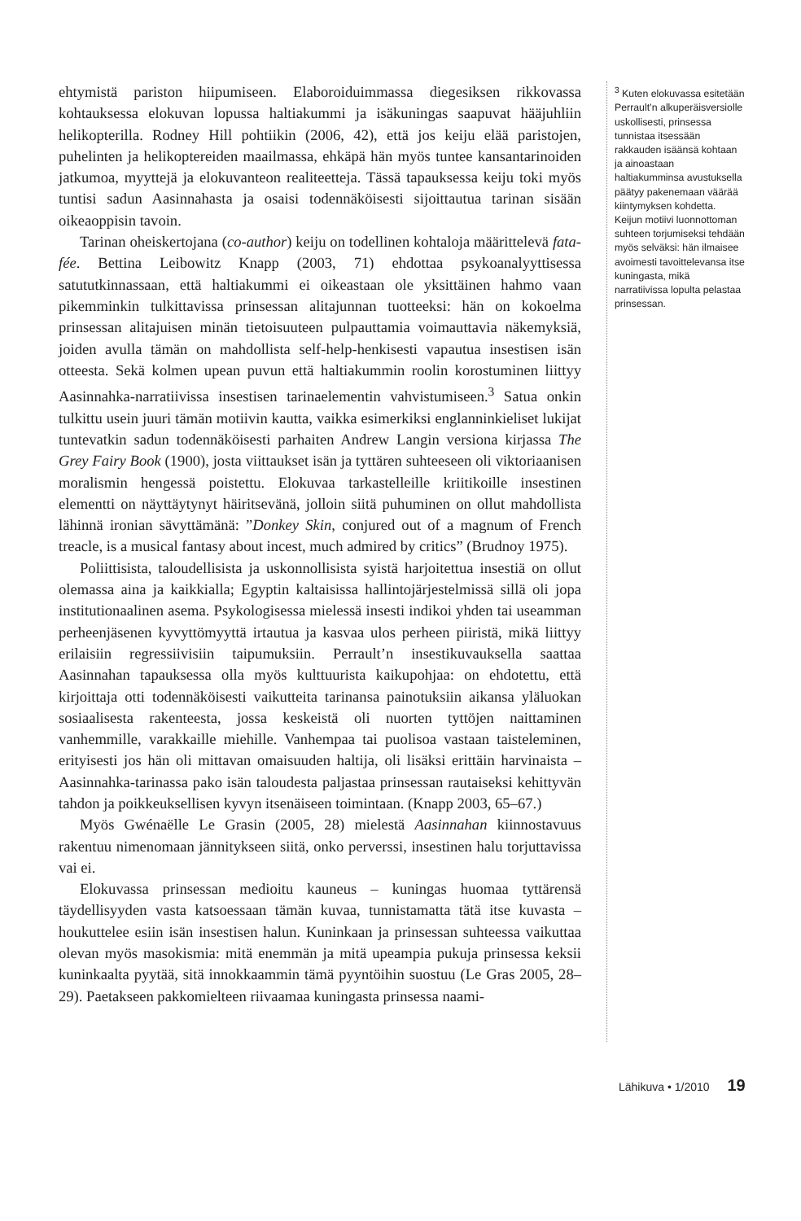ehtymistä pariston hiipumiseen. Elaboroiduimmassa diegesiksen rikkovassa kohtauksessa elokuvan lopussa haltiakummi ja isäkuningas saapuvat hääjuhliin helikopterilla. Rodney Hill pohtiikin (2006, 42), että jos keiju elää paristojen, puhelinten ja helikoptereiden maailmassa, ehkäpä hän myös tuntee kansantarinoiden jatkumoa, myyttejä ja elokuvanteon realiteetteja. Tässä tapauksessa keiju toki myös tuntisi sadun Aasinnahasta ja osaisi todennäköisesti sijoittautua tarinan sisään oikeaoppisin tavoin.
Tarinan oheiskertojana (co-author) keiju on todellinen kohtaloja määrittelevä fata-fée. Bettina Leibowitz Knapp (2003, 71) ehdottaa psykoanalyyttisessa satututkinnassaan, että haltiakummi ei oikeastaan ole yksittäinen hahmo vaan pikemminkin tulkittavissa prinsessan alitajunnan tuotteeksi: hän on kokoelma prinsessan alitajuisen minän tietoisuuteen pulpauttamia voimauttavia näkemyksiä, joiden avulla tämän on mahdollista self-help-henkisesti vapautua insestisen isän otteesta. Sekä kolmen upean puvun että haltiakummin roolin korostuminen liittyy Aasinnahka-narratiivissa insestisen tarinaelementin vahvistumiseen.<sup>3</sup> Satua onkin tulkittu usein juuri tämän motiivin kautta, vaikka esimerkiksi englanninkieliset lukijat tuntevatkin sadun todennäköisesti parhaiten Andrew Langin versiona kirjassa The Grey Fairy Book (1900), josta viittaukset isän ja tyttären suhteeseen oli viktoriaanisen moralismin hengessä poistettu. Elokuvaa tarkastelleille kriitikoille insestinen elementti on näyttäytynyt häiritsevänä, jolloin siitä puhuminen on ollut mahdollista lähinnä ironian sävyttämänä: ”Donkey Skin, conjured out of a magnum of French treacle, is a musical fantasy about incest, much admired by critics” (Brudnoy 1975).
Poliittisista, taloudellisista ja uskonnollisista syistä harjoitettua insestiä on ollut olemassa aina ja kaikkialla; Egyptin kaltaisissa hallintojärjestelmissä sillä oli jopa institutionaalinen asema. Psykologisessa mielessä insesti indikoi yhden tai useamman perheenjäsenen kyvyttömyyttä irtautua ja kasvaa ulos perheen piiristä, mikä liittyy erilaisiin regressiivisiin taipumuksiin. Perrault’n insestikuvauksella saattaa Aasinnahan tapauksessa olla myös kulttuurista kaikupohjaa: on ehdotettu, että kirjoittaja otti todennäköisesti vaikutteita tarinansa painotuksiin aikansa yläluokan sosiaalisesta rakenteesta, jossa keskeistä oli nuorten tyttöjen naittaminen vanhemmille, varakkaille miehille. Vanhempaa tai puolisoa vastaan taisteleminen, erityisesti jos hän oli mittavan omaisuuden haltija, oli lisäksi erittäin harvinaista – Aasinnahka-tarinassa pako isän taloudesta paljastaa prinsessan rautaiseksi kehittyvän tahdon ja poikkeuksellisen kyvyn itsenäiseen toimintaan. (Knapp 2003, 65–67.)
Myös Gwénaëlle Le Grasin (2005, 28) mielestä Aasinnahan kiinnostavuus rakentuu nimenomaan jännitykseen siitä, onko perverssi, insestinen halu torjuttavissa vai ei.
Elokuvassa prinsessan medioitu kauneus – kuningas huomaa tyttärensä täydellisyyden vasta katsoessaan tämän kuvaa, tunnistamatta tätä itse kuvasta – houkuttelee esiin isän insestisen halun. Kuninkaan ja prinsessan suhteessa vaikuttaa olevan myös masokismia: mitä enemmän ja mitä upeampia pukuja prinsessa keksii kuninkaalta pyytää, sitä innokkaammin tämä pyyntöihin suostuu (Le Gras 2005, 28–29). Paetakseen pakkomielteen riivaamaa kuningasta prinsessa naami-
<sup>3</sup> Kuten elokuvassa esitetään Perrault’n alkuperäisversiolle uskollisesti, prinsessa tunnistaa itsessään rakkauden isäänsä kohtaan ja ainoastaan haltiakumminsa avustuksella päätyy pakenemaan väärää kiintymyksen kohdetta. Keijun motiivi luonnottoman suhteen torjumiseksi tehdään myös selväksi: hän ilmaisee avoimesti tavoittelevansa itse kuningasta, mikä narratiivissa lopulta pelastaa prinsessan.
Lähikuva • 1/2010 19